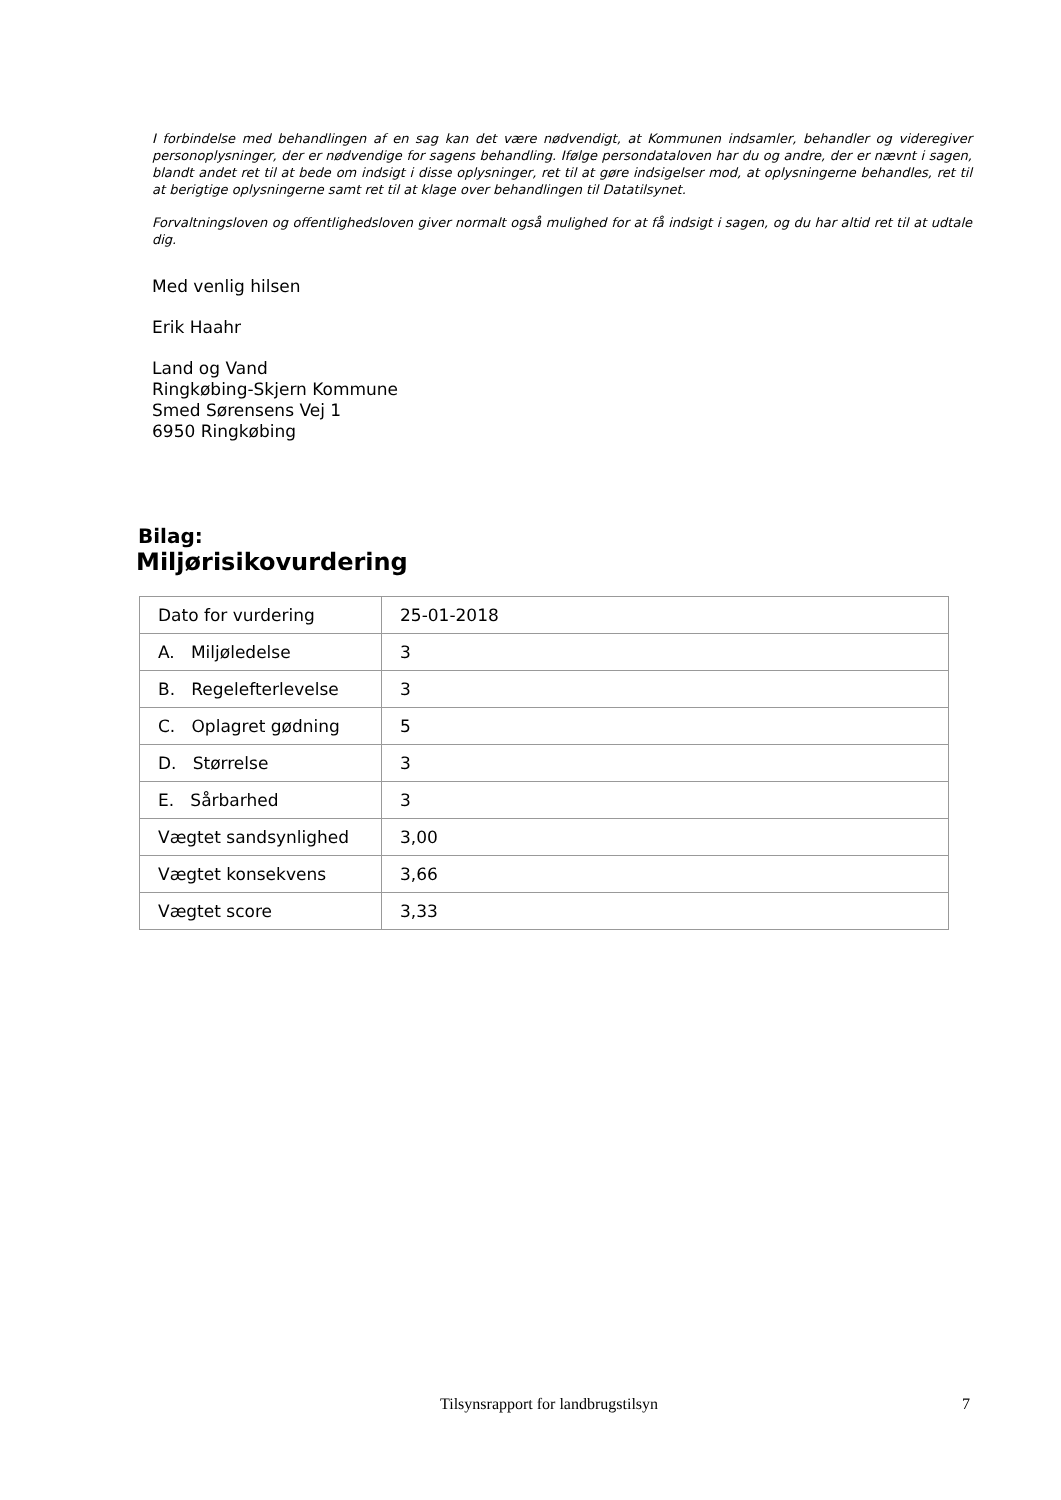I forbindelse med behandlingen af en sag kan det være nødvendigt, at Kommunen indsamler, behandler og videregiver personoplysninger, der er nødvendige for sagens behandling. Ifølge persondataloven har du og andre, der er nævnt i sagen, blandt andet ret til at bede om indsigt i disse oplysninger, ret til at gøre indsigelser mod, at oplysningerne behandles, ret til at berigtige oplysningerne samt ret til at klage over behandlingen til Datatilsynet.
Forvaltningsloven og offentlighedsloven giver normalt også mulighed for at få indsigt i sagen, og du har altid ret til at udtale dig.
Med venlig hilsen
Erik Haahr
Land og Vand
Ringkøbing-Skjern Kommune
Smed Sørensens Vej 1
6950 Ringkøbing
Bilag:
Miljørisikovurdering
| Dato for vurdering | 25-01-2018 |
| A. Miljøledelse | 3 |
| B. Regelefterlevelse | 3 |
| C. Oplagret gødning | 5 |
| D. Størrelse | 3 |
| E. Sårbarhed | 3 |
| Vægtet sandsynlighed | 3,00 |
| Vægtet konsekvens | 3,66 |
| Vægtet score | 3,33 |
Tilsynsrapport for landbrugstilsyn 7